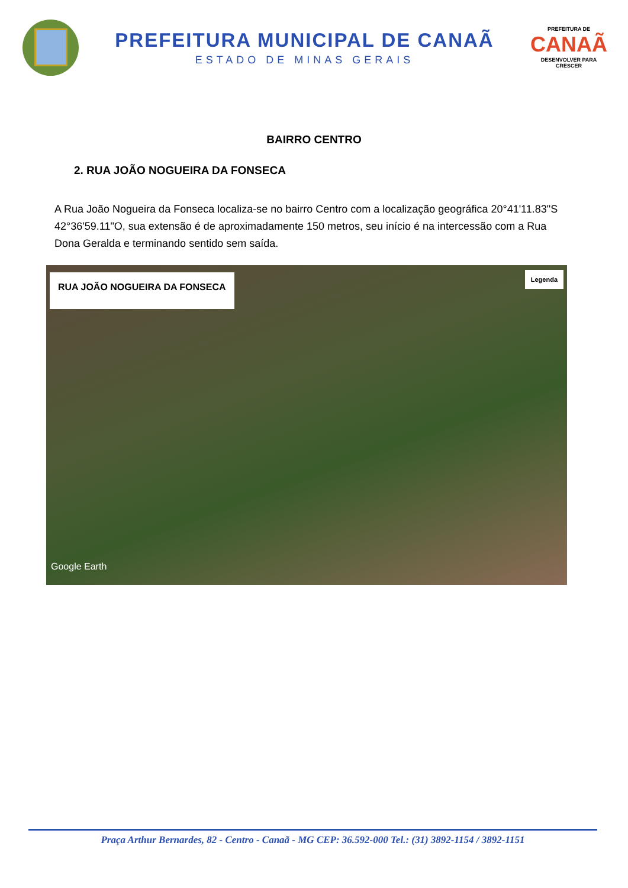PREFEITURA MUNICIPAL DE CANAÃ
ESTADO DE MINAS GERAIS
PREFEITURA DE
CANAÃ
DESENVOLVER PARA CRESCER
BAIRRO CENTRO
2. RUA JOÃO NOGUEIRA DA FONSECA
A Rua João Nogueira da Fonseca localiza-se no bairro Centro com a localização geográfica 20°41'11.83"S 42°36'59.11"O, sua extensão é de aproximadamente 150 metros, seu início é na intercessão com a Rua Dona Geralda e terminando sentido sem saída.
RUA JOÃO NOGUEIRA DA FONSECA Legenda
Google Earth
Praça Arthur Bernardes, 82 - Centro - Canaã - MG CEP: 36.592-000 Tel.: (31) 3892-1154 / 3892-1151